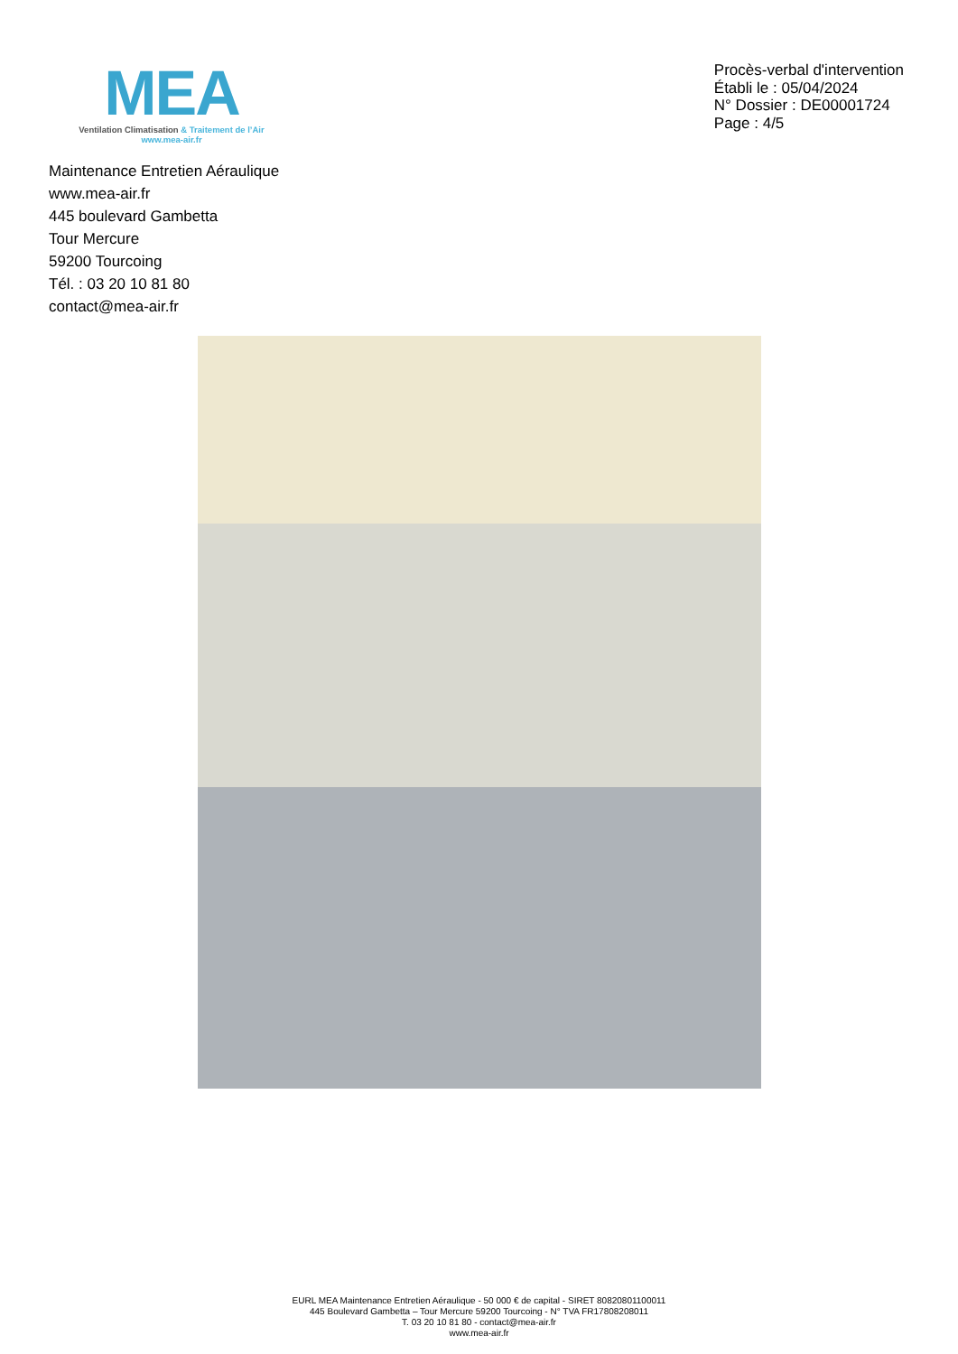MEA
Ventilation Climatisation & Traitement de l’Air
www.mea-air.fr
Procès-verbal d'intervention
Établi le : 05/04/2024
N° Dossier : DE00001724
Page : 4/5
Maintenance Entretien Aéraulique
www.mea-air.fr
445 boulevard Gambetta
Tour Mercure
59200 Tourcoing
Tél. : 03 20 10 81 80
contact@mea-air.fr
EURL MEA Maintenance Entretien Aéraulique - 50 000 € de capital - SIRET 80820801100011
445 Boulevard Gambetta – Tour Mercure 59200 Tourcoing - N° TVA FR17808208011
T. 03 20 10 81 80 - contact@mea-air.fr
www.mea-air.fr